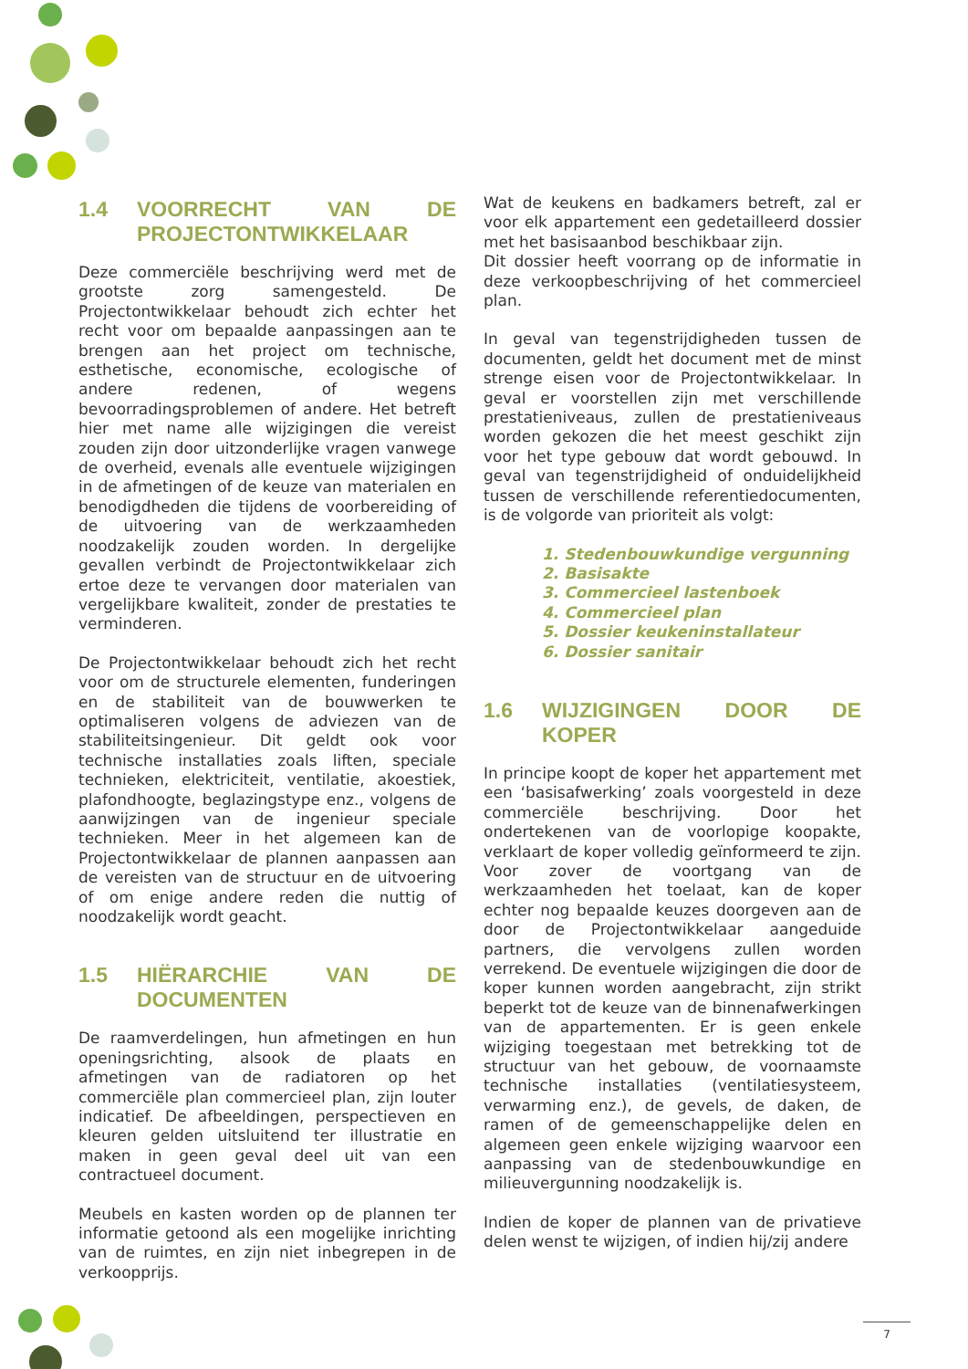1.4 VOORRECHT VAN DE PROJECTONTWIKKELAAR
Deze commerciële beschrijving werd met de grootste zorg samengesteld. De Projectontwikkelaar behoudt zich echter het recht voor om bepaalde aanpassingen aan te brengen aan het project om technische, esthetische, economische, ecologische of andere redenen, of wegens bevoorradingsproblemen of andere. Het betreft hier met name alle wijzigingen die vereist zouden zijn door uitzonderlijke vragen vanwege de overheid, evenals alle eventuele wijzigingen in de afmetingen of de keuze van materialen en benodigdheden die tijdens de voorbereiding of de uitvoering van de werkzaamheden noodzakelijk zouden worden. In dergelijke gevallen verbindt de Projectontwikkelaar zich ertoe deze te vervangen door materialen van vergelijkbare kwaliteit, zonder de prestaties te verminderen.
De Projectontwikkelaar behoudt zich het recht voor om de structurele elementen, funderingen en de stabiliteit van de bouwwerken te optimaliseren volgens de adviezen van de stabiliteitsingenieur. Dit geldt ook voor technische installaties zoals liften, speciale technieken, elektriciteit, ventilatie, akoestiek, plafondhoogte, beglazingstype enz., volgens de aanwijzingen van de ingenieur speciale technieken. Meer in het algemeen kan de Projectontwikkelaar de plannen aanpassen aan de vereisten van de structuur en de uitvoering of om enige andere reden die nuttig of noodzakelijk wordt geacht.
1.5 HIËRARCHIE VAN DE DOCUMENTEN
De raamverdelingen, hun afmetingen en hun openingsrichting, alsook de plaats en afmetingen van de radiatoren op het commerciële plan commercieel plan, zijn louter indicatief. De afbeeldingen, perspectieven en kleuren gelden uitsluitend ter illustratie en maken in geen geval deel uit van een contractueel document.
Meubels en kasten worden op de plannen ter informatie getoond als een mogelijke inrichting van de ruimtes, en zijn niet inbegrepen in de verkoopprijs.
Wat de keukens en badkamers betreft, zal er voor elk appartement een gedetailleerd dossier met het basisaanbod beschikbaar zijn.
Dit dossier heeft voorrang op de informatie in deze verkoopbeschrijving of het commercieel plan.
In geval van tegenstrijdigheden tussen de documenten, geldt het document met de minst strenge eisen voor de Projectontwikkelaar. In geval er voorstellen zijn met verschillende prestatieniveaus, zullen de prestatieniveaus worden gekozen die het meest geschikt zijn voor het type gebouw dat wordt gebouwd. In geval van tegenstrijdigheid of onduidelijkheid tussen de verschillende referentiedocumenten, is de volgorde van prioriteit als volgt:
1. Stedenbouwkundige vergunning
2. Basisakte
3. Commercieel lastenboek
4. Commercieel plan
5. Dossier keukeninstallateur
6. Dossier sanitair
1.6 WIJZIGINGEN DOOR DE KOPER
In principe koopt de koper het appartement met een ‘basisafwerking’ zoals voorgesteld in deze commerciële beschrijving. Door het ondertekenen van de voorlopige koopakte, verklaart de koper volledig geïnformeerd te zijn. Voor zover de voortgang van de werkzaamheden het toelaat, kan de koper echter nog bepaalde keuzes doorgeven aan de door de Projectontwikkelaar aangeduide partners, die vervolgens zullen worden verrekend. De eventuele wijzigingen die door de koper kunnen worden aangebracht, zijn strikt beperkt tot de keuze van de binnenafwerkingen van de appartementen. Er is geen enkele wijziging toegestaan met betrekking tot de structuur van het gebouw, de voornaamste technische installaties (ventilatiesysteem, verwarming enz.), de gevels, de daken, de ramen of de gemeenschappelijke delen en algemeen geen enkele wijziging waarvoor een aanpassing van de stedenbouwkundige en milieuvergunning noodzakelijk is.
Indien de koper de plannen van de privatieve delen wenst te wijzigen, of indien hij/zij andere
7